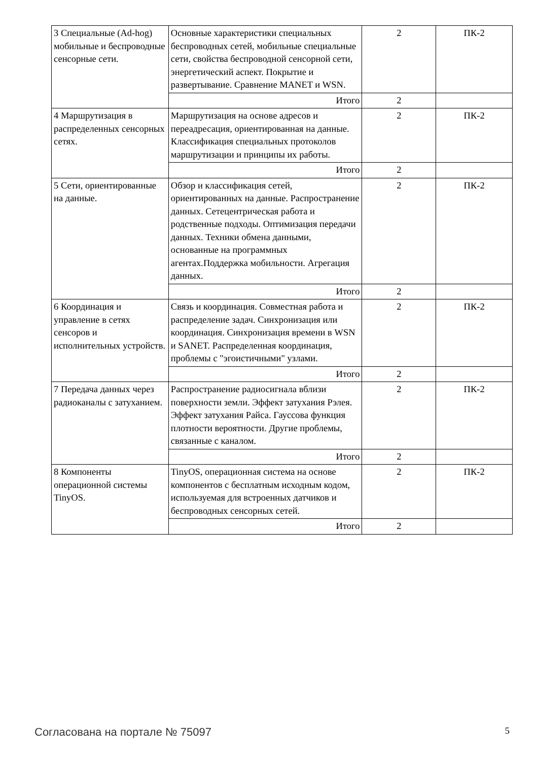| 3 Специальные (Ad-hog) мобильные и беспроводные сенсорные сети. | Основные характеристики специальных беспроводных сетей, мобильные специальные сети, свойства беспроводной сенсорной сети, энергетический аспект. Покрытие и развертывание. Сравнение MANET и WSN. | 2 | ПК-2 |
| | Итого | 2 | |
| 4 Маршрутизация в распределенных сенсорных сетях. | Маршрутизация на основе адресов и переадресация, ориентированная на данные. Классификация специальных протоколов маршрутизации и принципы их работы. | 2 | ПК-2 |
| | Итого | 2 | |
| 5 Сети, ориентированные на данные. | Обзор и классификация сетей, ориентированных на данные. Распространение данных. Сетецентрическая работа и родственные подходы. Оптимизация передачи данных. Техники обмена данными, основанные на программных агентах.Поддержка мобильности. Агрегация данных. | 2 | ПК-2 |
| | Итого | 2 | |
| 6 Координация и управление в сетях сенсоров и исполнительных устройств. | Связь и координация. Совместная работа и распределение задач. Синхронизация или координация. Синхронизация времени в WSN и SANET. Распределенная координация, проблемы с "эгоистичными" узлами. | 2 | ПК-2 |
| | Итого | 2 | |
| 7 Передача данных через радиоканалы с затуханием. | Распространение радиосигнала вблизи поверхности земли. Эффект затухания Рэлея. Эффект затухания Райса. Гауссова функция плотности вероятности. Другие проблемы, связанные с каналом. | 2 | ПК-2 |
| | Итого | 2 | |
| 8 Компоненты операционной системы TinyOS. | TinyOS, операционная система на основе компонентов с бесплатным исходным кодом, используемая для встроенных датчиков и беспроводных сенсорных сетей. | 2 | ПК-2 |
| | Итого | 2 | |
Согласована на портале № 75097 5